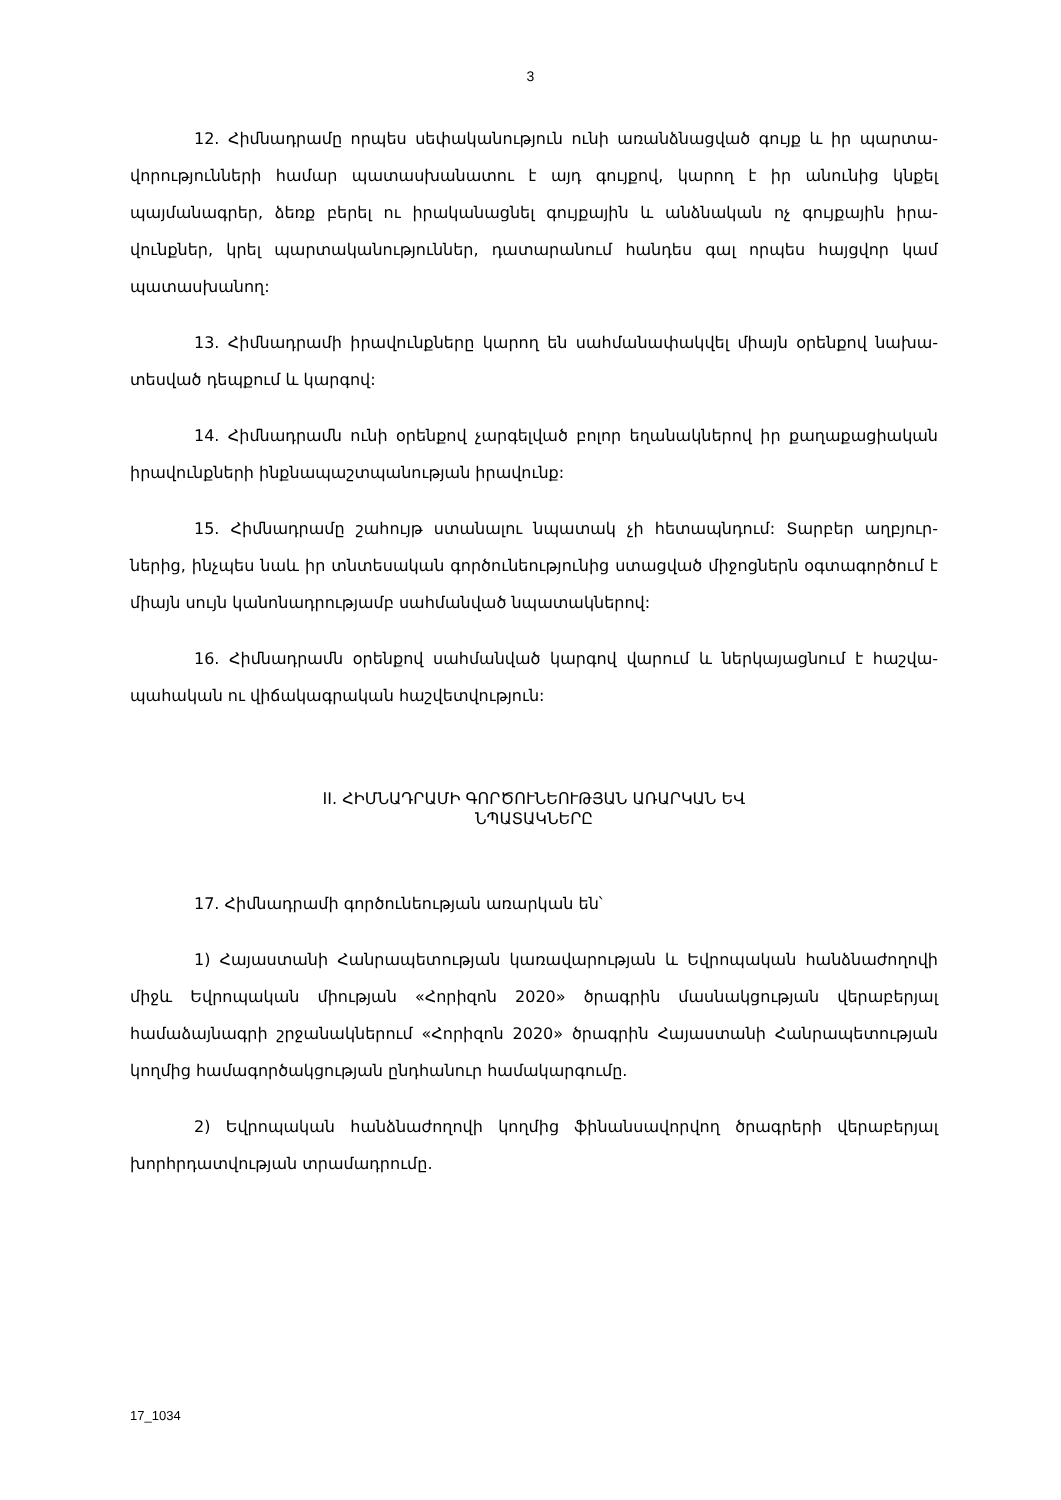3
12. Հիմնադրամը որպես սեփականություն ունի առանձնացված գույք և իր պարտա­վորությունների համար պատասխանատու է այդ գույքով, կարող է իր անունից կնքել պայմանագրեր, ձեռք բերել ու իրականացնել գույքային և անձնական ոչ գույքային իրա­վունքներ, կրել պարտականություններ, դատարանում հանդես գալ որպես հայցվոր կամ պատասխանող:
13. Հիմնադրամի իրավունքները կարող են սահմանափակվել միայն օրենքով նախա­տեսված դեպքում և կարգով:
14. Հիմնադրամն ունի օրենքով չարգելված բոլոր եղանակներով իր քաղաքացիա­կան իրավունքների ինքնապաշտպանության իրավունք:
15. Հիմնադրամը շահույթ ստանալու նպատակ չի հետապնդում: Տարբեր աղբյուր­ներից, ինչպես նաև իր տնտեսական գործունեությունից ստացված միջոցներն օգտա­գործում է միայն սույն կանոնադրությամբ սահմանված նպատակներով:
16. Հիմնադրամն օրենքով սահմանված կարգով վարում և ներկայացնում է հաշվա­պահական ու վիճակագրական հաշվետվություն:
II. ՀԻՄՆԱԴՐԱՄԻ ԳՈՐԾՈՒՆԵՈՒԹՅԱՆ ԱՌԱՐԿԱՆ ԵՎ
ՆՊԱՏԱԿՆԵՐԸ
17. Հիմնադրամի գործունեության առարկան են՝
1) Հայաստանի Հանրապետության կառավարության և Եվրոպական հանձնաժո­ղովի միջև Եվրոպական միության «Հորիզոն 2020» ծրագրին մասնակցության վերաբեր­յալ համաձայնագրի շրջանակներում «Հորիզոն 2020» ծրագրին Հայաստանի Հանրապե­տության կողմից համագործակցության ընդհանուր համակարգումը.
2) Եվրոպական հանձնաժողովի կողմից ֆինանսավորվող ծրագրերի վերաբերյալ խորհրդատվության տրամադրումը.
17_1034